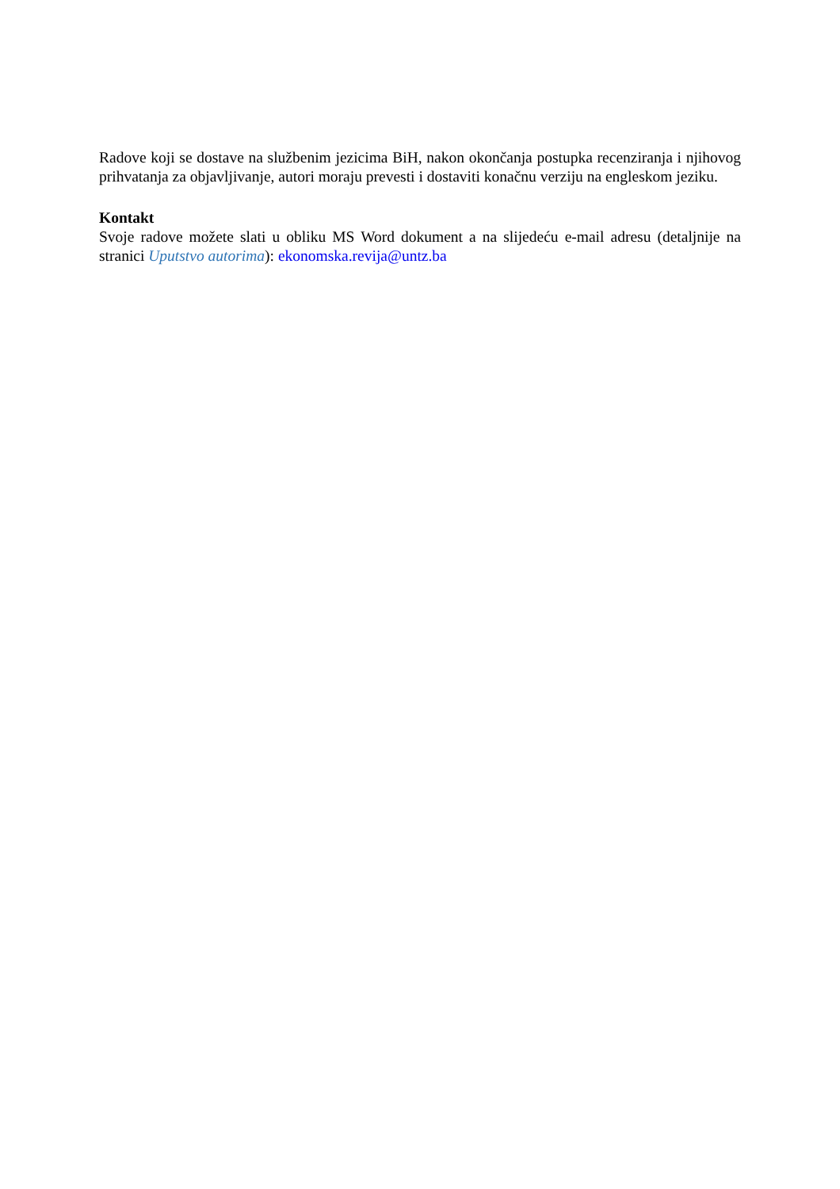Radove koji se dostave na službenim jezicima BiH, nakon okončanja postupka recenziranja i njihovog prihvatanja za objavljivanje, autori moraju prevesti i dostaviti konačnu verziju na engleskom jeziku.
Kontakt
Svoje radove možete slati u obliku MS Word dokument a na slijedeću e-mail adresu (detaljnije na stranici Uputstvo autorima): ekonomska.revija@untz.ba